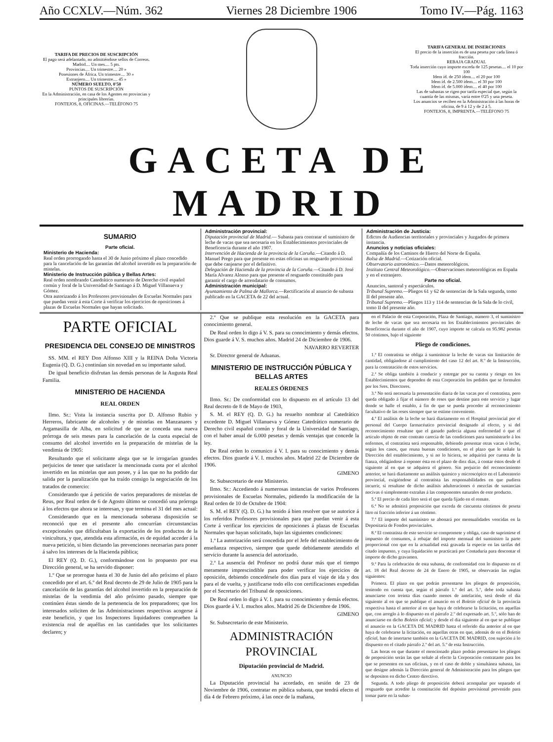Año CCXLV.—Núm. 362 Viernes 28 Diciembre 1906 Tomo IV.—Pág. 1163
TARIFA DE PRECIOS DE SUSCRIPCIÓN
El pago será adelantado, no admitiéndose sellos de Correos.
Madrid.... Un mes.... 5 pts.
Provincias.... Un trimestre.... 20 »
Posesiones de África. Un trimestre.... 30 »
Extranjero.... Un trimestre.... 45 »
NÚMERO SUELTO, 0'50
PUNTOS DE SUSCRIPCIÓN
En la Administración, en casa de los Agentes en provincias y principales librerías.
FONTEJOS, 8, OFICINAS.—TELÉFONO 75
TARIFA GENERAL DE INSERCIONES
El precio de la inserción es de una peseta por cada línea ó fracción.
REBAJA GRADUAL
Toda inserción cuyo importe exceda de 125 pesetas.... el 10 por 100
Idem íd. de 250 ídem.... el 20 por 100
Idem íd. de 2.500 ídem.... el 30 por 100
Idem íd. de 5.000 ídem.... el 40 por 100
Las de subastas se rigen por tarifa especial que, según la cuantía de las mismas, varía entre 0'25 y una peseta.
Los anuncios se reciben en la Administración á las horas de oficina, de 9 á 12 y de 2 á 5.
FONTEJOS, 8, IMPRENTA.—TELÉFONO 75
GACETA DE MADRID
SUMARIO
Parte oficial.
Ministerio de Hacienda:
Real orden prorrogando hasta el 30 de Junio próximo el plazo concedido para la cancelación de las garantías del alcohol invertido en la preparación de mistelas.
Ministerio de Instrucción pública y Bellas Artes:
Real orden nombrando Catedrático numerario de Derecho civil español común y foral de la Universidad de Santiago á D. Miguel Villanueva y Gómez.
Otra autorizando á los Profesores provisionales de Escuelas Normales para que puedan venir á esta Corte á verificar los ejercicios de oposiciones á plazas de Escuelas Normales que hayan solicitado.
Administración provincial:
Diputación provincial de Madrid.— Subasta para contratar el suministro de leche de vacas que sea necesaria en los Establecimientos provinciales de Beneficencia durante el año 1907.
Intervención de Hacienda de la provincia de la Coruña.—Citando á D. Manuel Prego para que presente en estas oficinas un resguardo provisional que debe canjearse por el definitivo.
Delegación de Hacienda de la provincia de la Coruña.—Citando á D. José María Alvarez Alonso para que presente el resguardo constituído para garantir el cargo de arrendatario de consumos.
Administración municipal:
Ayuntamiento de Palma de Mallorca.—Rectificación al anuncio de subasta publicado en la GACETA de 22 del actual.
Administración de Justicia:
Edictos de Audiencias territoriales y provinciales y Juzgados de primera instancia.
Anuncios y noticias oficiales:
Compañía de los Caminos de Hierro del Norte de España.
Bolsa de Madrid.—Cotización oficial.
Observatorio astronómico.—Datos meteorológicos.
Instituto Central Meteorológico.—Observaciones meteorológicas en España y en el extranjero.
Parte no oficial.
Anuncios, santoral y espectáculos.
Tribunal Supremo.—Pliegos 61 y 62 de sentencias de la Sala segunda, tomo II del presente año.
Tribunal Supremo.—Pliegos 113 y 114 de sentencias de la Sala de lo civil, tomo II del presente año.
PARTE OFICIAL
PRESIDENCIA DEL CONSEJO DE MINISTROS
SS. MM. el REY Don Alfonso XIII y la REINA Doña Victoria Eugenia (Q. D. G.) continúan sin novedad en su importante salud.
De igual beneficio disfrutan las demás personas de la Augusta Real Familia.
MINISTERIO DE HACIENDA
REAL ORDEN
Ilmo. Sr.: Vista la instancia suscrita por D. Alfonso Rubio y Herreros, fabricante de alcoholes y de mistelas en Manzanares y Argamasilla de Alba, en solicitud de que se conceda una nueva prórroga de seis meses para la cancelación de la cuota especial de consumo del alcohol invertido en la preparación de mistelas de la vendimia de 1905:
Resultando que el solicitante alega que se le irrogarían grandes perjuicios de tener que satisfacer la mencionada cuota por el alcohol invertido en las mistelas que aun posee, y á las que no ha podido dar salida por la paralización que ha traído consigo la negociación de los tratados de comercio:
Considerando que á petición de varios preparadores de mistelas de Reus, por Real orden de 6 de Agosto último se concedió una prórroga á los efectos que ahora se interesan, y que termina el 31 del mes actual:
Considerando que en la mencionada soberana disposición se reconoció que en el presente año concurrían circunstancias excepcionales que dificultaban la exportación de los productos de la vinicultura, y que, atendida esta afirmación, es de equidad acceder á la nueva petición, si bien dictando las prevenciones necesarias para poner á salvo los intereses de la Hacienda pública;
El REY (Q. D. G.), conformándose con lo propuesto por esa Dirección general, se ha servido disponer:
1.º Que se prorrogue hasta el 30 de Junio del año próximo el plazo concedido por el art. 6.º del Real decreto de 29 de Julio de 1905 para la cancelación de las garantías del alcohol invertido en la preparación de mistelas de la vendimia del año próximo pasado, siempre que continúen éstas siendo de la pertenencia de los preparadores; que los interesados soliciten de las Administraciones respectivas acogerse á este beneficio, y que los Inspectores liquidadores comprueben la existencia real de aquéllas en las cantidades que los solicitantes declaren; y
2.º Que se publique esta resolución en la GACETA para conocimiento general.
De Real orden lo digo á V. S. para su conocimiento y demás efectos. Dios guarde á V. S. muchos años. Madrid 24 de Diciembre de 1906.
NAVARRO REVERTER
Sr. Director general de Aduanas.
MINISTERIO DE INSTRUCCIÓN PÚBLICA Y BELLAS ARTES
REALES ÓRDENES
Ilmo. Sr.: De conformidad con lo dispuesto en el artículo 13 del Real decreto de 8 de Mayo de 1903,
S. M. el REY (Q. D. G.) ha resuelto nombrar al Catedrático excedente D. Miguel Villanueva y Gómez Catedrático numerario de Derecho civil español común y foral de la Universidad de Santiago, con el haber anual de 6.000 pesetas y demás ventajas que concede la ley.
De Real orden lo comunico á V. I. para su conocimiento y demás efectos. Dios guarde á V. I. muchos años. Madrid 22 de Diciembre de 1906.
GIMENO
Sr. Subsecretario de este Ministerio.
Ilmo. Sr.: Accediendo á numerosas instancias de varios Profesores provisionales de Escuelas Normales, pidiendo la modificación de la Real orden de 10 de Octubre de 1904:
S. M. el REY (Q. D. G.) ha tenido á bien resolver que se autorice á los referidos Profesores provisionales para que puedan venir á esta Corte á verificar los ejercicios de oposiciones á plazas de Escuelas Normales que hayan solicitado, bajo las siguientes condiciones:
1.ª La autorización será concedida por el Jefe del establecimiento de enseñanza respectivo, siempre que quede debidamente atendido el servicio durante la ausencia del autorizado.
2.ª La ausencia del Profesor no podrá durar más que el tiempo meramente imprescindible para poder verificar los ejercicios de oposición, debiendo concedérsele dos días para el viaje de ida y dos para el de vuelta, y justificarse todo ello con certificaciones expedidas por el Secretario del Tribunal de oposiciones.
De Real orden lo digo á V. I. para su conocimiento y demás efectos. Dios guarde á V. I. muchos años. Madrid 26 de Diciembre de 1906.
GIMENO
Sr. Subsecretario de este Ministerio.
ADMINISTRACIÓN PROVINCIAL
Diputación provincial de Madrid.
ANUNCIO
La Diputación provincial ha acordado, en sesión de 23 de Noviembre de 1906, contratar en pública subasta, que tendrá efecto el día 4 de Febrero próximo, á las once de la mañana,
en el Palacio de esta Corporación, Plaza de Santiago, número 3, el suministro de leche de vacas que sea necesaria en los Establecimientos provinciales de Beneficencia durante el año de 1907, cuyo importe se calcula en 95.982 pesetas 50 céntimos, bajo el siguiente
Pliego de condiciones.
1.ª El contratista se obliga á suministrar la leche de vacas sin limitación de cantidad, obligándose al cumplimiento del caso 12 del art. 8.º de la Instrucción, para la contratación de estos servicios.
2.ª Se obliga también á conducir y entregar por su cuenta y riesgo en los Establecimientos que dependen de esta Corporación los pedidos que se formulen por los Sres. Directores.
3.ª No será necesaria la presentación diaria de las vacas por el contratista, pero queda obligado á fijar el número de reses que destine para este servicio y lugar donde se halle el establo, á fin de que se pueda proceder al reconocimiento facultativo de las reses siempre que se estime conveniente.
4.ª El análisis de la leche se hará diariamente en el Hospital provincial por el personal del Cuerpo farmacéutico provincial designado al efecto, y si del reconocimiento resultase que el ganado padecía alguna enfermedad ó que el artículo objeto de este contrato carecía de las condiciones para suministrarlo á los enfermos, el contratista será responsable, debiendo presentar otras vacas ó leche, según los casos, que reuna buenas condiciones, en el plazo que le señale la Dirección del establecimiento, y si no lo hiciera, se adquirirá por cuenta de la fianza, obligándose á reponer ésta en el plazo de diez días, á contar éstos desde el siguiente al en que se adquiera el género. Sin perjuicio del reconocimiento anterior, se hará diariamente un análisis químico y microscópico en el Laboratorio provincial, exigiéndose al contratista las responsabilidades en que pudiera incurrir, si resultase de dicho análisis adulteraciones ó mezclas de sustancias nocivas ó simplemente extrañas á las componentes naturales de este producto.
5.ª El precio de cada litro será el que queda fijado en el remate.
6.ª No se admitirá proposición que exceda de cincuenta céntimos de peseta litro ni fracción inferior á un céntimo.
7.ª El importe del suministro se abonará por mensualidades vencidas en la Depositaría de Fondos provinciales.
8.ª El contratista de este servicio se compromete y obliga, caso de suprimirse el impuesto de consumos, á rebajar del importe mensual del suministro la parte proporcional con que en la actualidad está gravada la especie en las tarifas del citado impuesto, y cuya liquidación se practicará por Contaduría para descontar el importe de dicho gravamen.
9.ª Para la celebración de esta subasta, de conformidad con lo dispuesto en el art. 18 del Real decreto de 24 de Enero de 1905, se observarán las reglas siguientes:
Primera. El plazo en que podrán presentarse los pliegos de proposición, teniendo en cuenta que, según el párrafo 1.º del art. 5.º, debe toda subasta anunciarse con treinta días cuando menos de antelación, será desde el día siguiente al en que se publique el anuncio en el Boletín oficial de la provincia respectiva hasta el anterior al en que haya de celebrarse la licitación, en aquellas que, con arreglo á lo dispuesto en el párrafo 2.º del expresado art. 5.º, sólo han de anunciarse en dicho Boletín oficial; y desde el día siguiente al en que se publique el anuncio en la GACETA DE MADRID hasta el referido día anterior al en que haya de celebrarse la licitación, en aquellas otras en que, además de en el Boletín oficial, han de insertarse también en la GACETA DE MADRID, con sujeción á lo dispuesto en el citado párrafo 2.º del art. 5.º de esta Instrucción.
Las horas en que durante el mencionado plazo podrán presentarse los pliegos de proposición serán las que señale al efecto la Corporación contratante para los que se presenten en sus oficinas, y en el caso de doble y simultánea subasta, las que designe además la Dirección general de Administración para los pliegos que se depositen en dicho Centro directivo.
Segunda. A todo pliego de proposición deberá acompañar por separado el resguardo que acredite la constitución del depósito provisional prevenido para tomar parte en la subas-